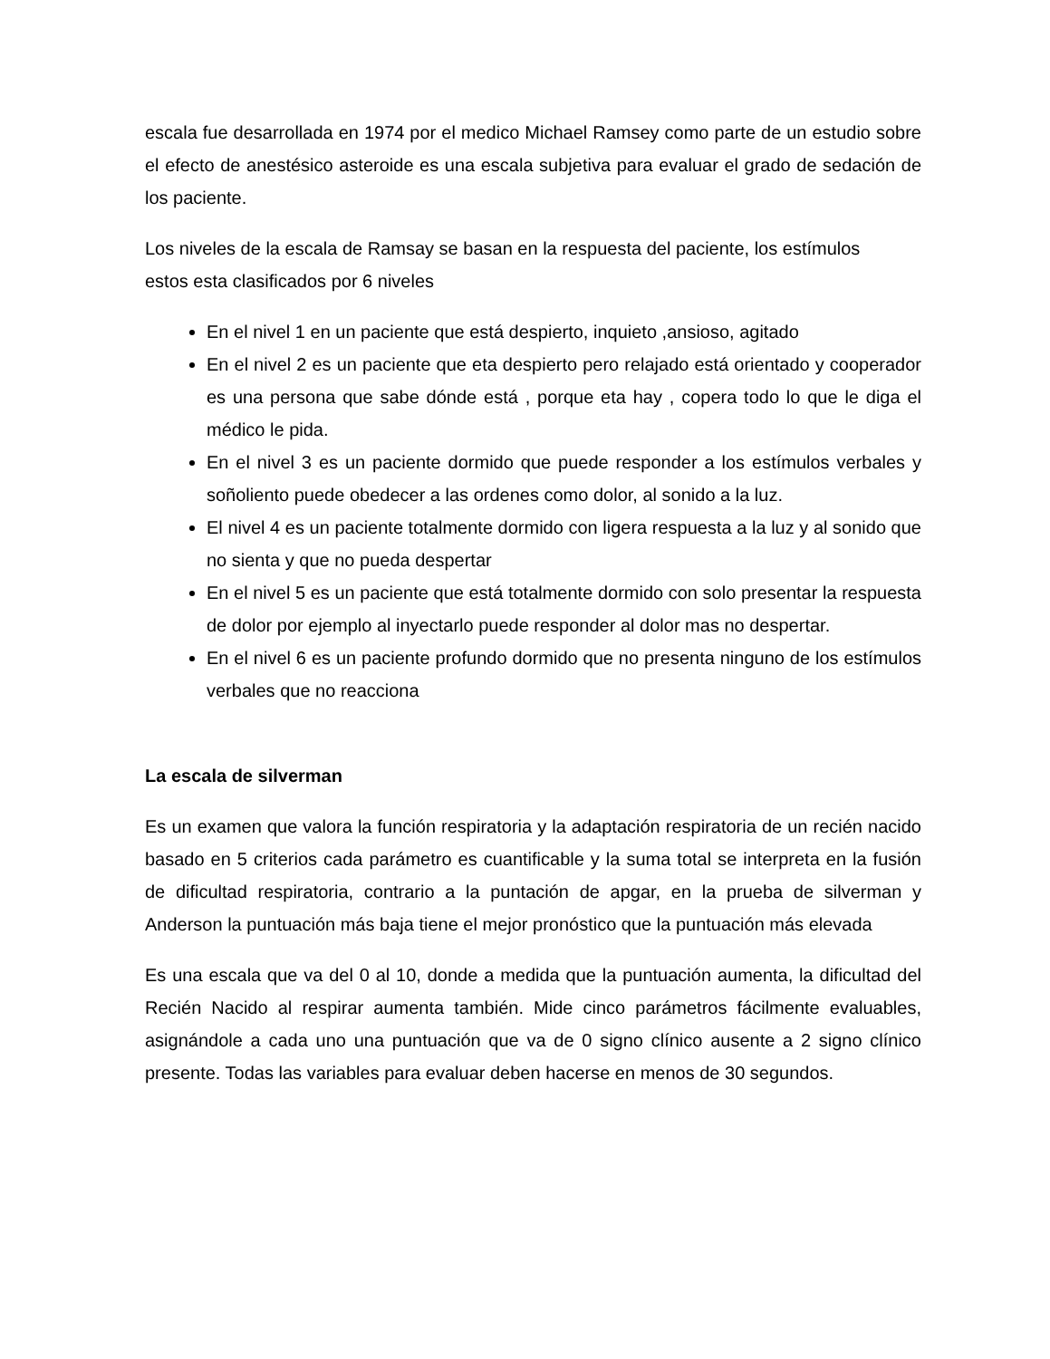escala fue desarrollada en 1974 por el medico Michael Ramsey como parte de un estudio sobre el efecto de anestésico asteroide es una escala subjetiva para evaluar el grado de sedación de los paciente.
Los niveles de la escala de Ramsay se basan en la respuesta del paciente, los estímulos
estos esta clasificados por 6 niveles
En el nivel 1 en un paciente que está despierto, inquieto ,ansioso, agitado
En el nivel 2 es un paciente que eta despierto pero relajado está orientado y cooperador es una persona que sabe dónde está , porque eta hay , copera todo lo que le diga el médico le pida.
En el nivel 3 es un paciente dormido que puede responder a los estímulos verbales y soñoliento puede obedecer a las ordenes como dolor, al sonido a la luz.
El nivel 4 es un paciente totalmente dormido con ligera respuesta a la luz y al sonido que no sienta y que no pueda despertar
En el nivel 5 es un paciente que está totalmente dormido con solo presentar la respuesta de dolor por ejemplo al inyectarlo puede responder al dolor mas no despertar.
En el nivel 6 es un paciente profundo dormido que no presenta ninguno de los estímulos verbales que no reacciona
La escala de silverman
Es un examen que valora la función respiratoria y la adaptación respiratoria de un recién nacido basado en 5 criterios cada parámetro es cuantificable y la suma total se interpreta en la fusión de dificultad respiratoria, contrario a la puntación de apgar, en la prueba de silverman y Anderson la puntuación más baja tiene el mejor pronóstico que la puntuación más elevada
Es una escala que va del 0 al 10, donde a medida que la puntuación aumenta, la dificultad del Recién Nacido al respirar aumenta también. Mide cinco parámetros fácilmente evaluables, asignándole a cada uno una puntuación que va de 0 signo clínico ausente a 2 signo clínico presente. Todas las variables para evaluar deben hacerse en menos de 30 segundos.